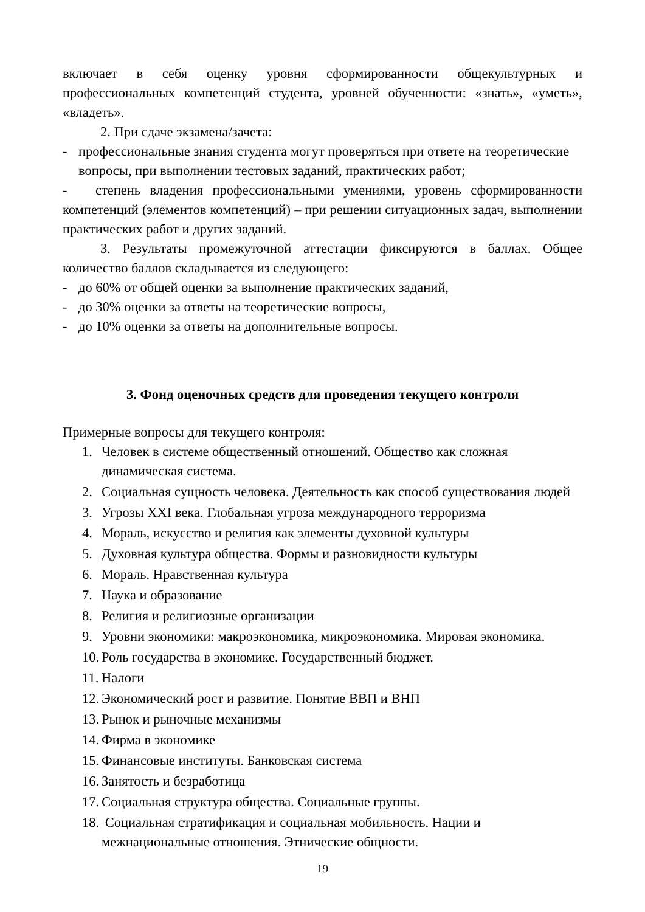включает в себя оценку уровня сформированности общекультурных и профессиональных компетенций студента, уровней обученности: «знать», «уметь», «владеть».
2. При сдаче экзамена/зачета:
- профессиональные знания студента могут проверяться при ответе на теоретические вопросы, при выполнении тестовых заданий, практических работ;
- степень владения профессиональными умениями, уровень сформированности компетенций (элементов компетенций) – при решении ситуационных задач, выполнении практических работ и других заданий.
3. Результаты промежуточной аттестации фиксируются в баллах. Общее количество баллов складывается из следующего:
- до 60% от общей оценки за выполнение практических заданий,
- до 30% оценки за ответы на теоретические вопросы,
- до 10% оценки за ответы на дополнительные вопросы.
3. Фонд оценочных средств для проведения текущего контроля
Примерные вопросы для текущего контроля:
1. Человек в системе общественный отношений. Общество как сложная динамическая система.
2. Социальная сущность человека. Деятельность как способ существования людей
3. Угрозы XXI века. Глобальная угроза международного терроризма
4. Мораль, искусство и религия как элементы духовной культуры
5. Духовная культура общества. Формы и разновидности культуры
6. Мораль. Нравственная культура
7. Наука и образование
8. Религия и религиозные организации
9. Уровни экономики: макроэкономика, микроэкономика. Мировая экономика.
10. Роль государства в экономике. Государственный бюджет.
11. Налоги
12. Экономический рост и развитие. Понятие ВВП и ВНП
13. Рынок и рыночные механизмы
14. Фирма в экономике
15. Финансовые институты. Банковская система
16. Занятость и безработица
17. Социальная структура общества. Социальные группы.
18. Социальная стратификация и социальная мобильность. Нации и межнациональные отношения. Этнические общности.
19